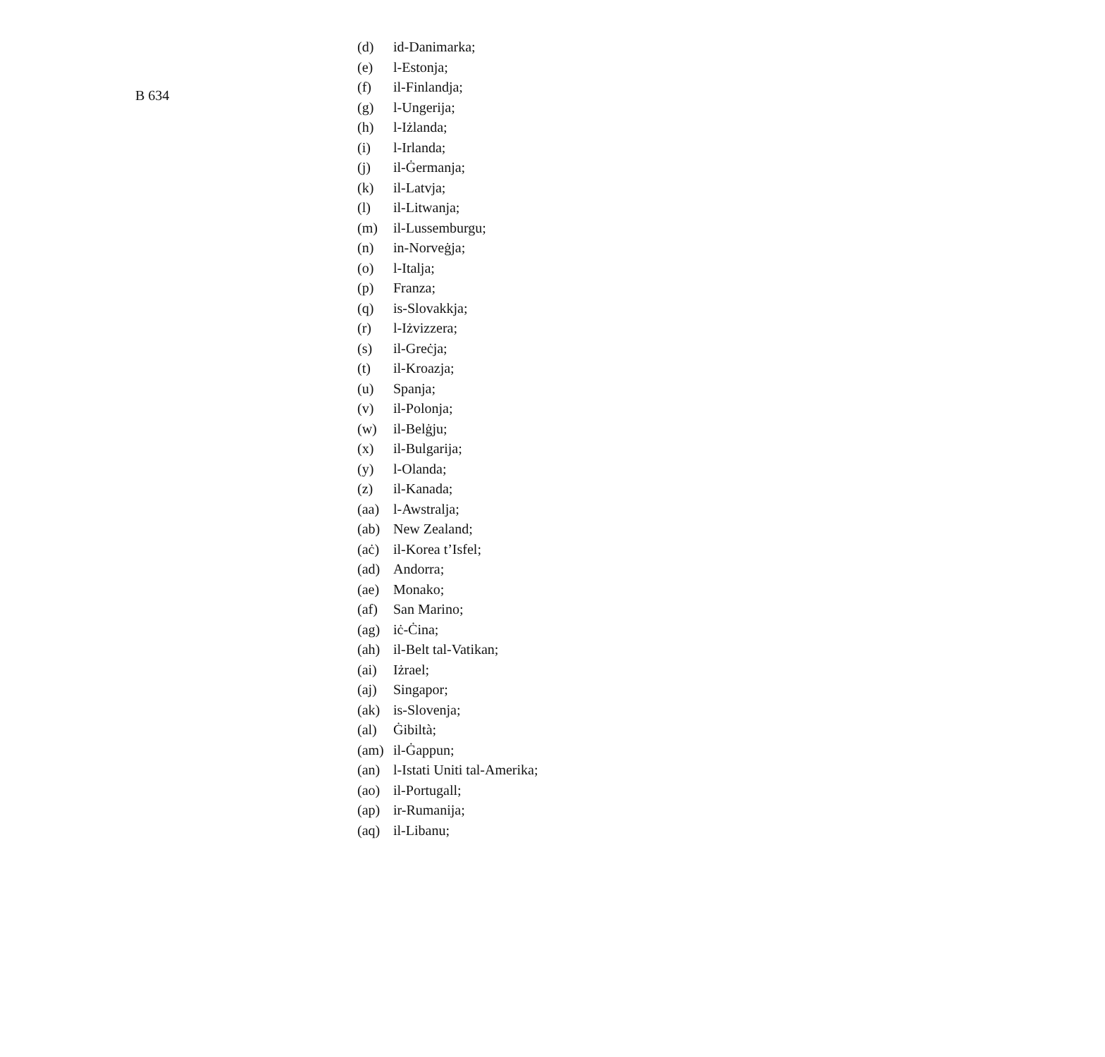B 634
(d) id-Danimarka;
(e) l-Estonja;
(f) il-Finlandja;
(g) l-Ungerija;
(h) l-Iżlanda;
(i) l-Irlanda;
(j) il-Ġermanja;
(k) il-Latvja;
(l) il-Litwanja;
(m) il-Lussemburgu;
(n) in-Norveġja;
(o) l-Italja;
(p) Franza;
(q) is-Slovakkja;
(r) l-Iżvizzera;
(s) il-Greċja;
(t) il-Kroazja;
(u) Spanja;
(v) il-Polonja;
(w) il-Belġju;
(x) il-Bulgarija;
(y) l-Olanda;
(z) il-Kanada;
(aa) l-Awstralja;
(ab) New Zealand;
(aċ) il-Korea t’Isfel;
(ad) Andorra;
(ae) Monako;
(af) San Marino;
(ag) iċ-Ċina;
(ah) il-Belt tal-Vatikan;
(ai) Iżrael;
(aj) Singapor;
(ak) is-Slovenja;
(al) Ġibiltà;
(am) il-Ġappun;
(an) l-Istati Uniti tal-Amerika;
(ao) il-Portugall;
(ap) ir-Rumanija;
(aq) il-Libanu;